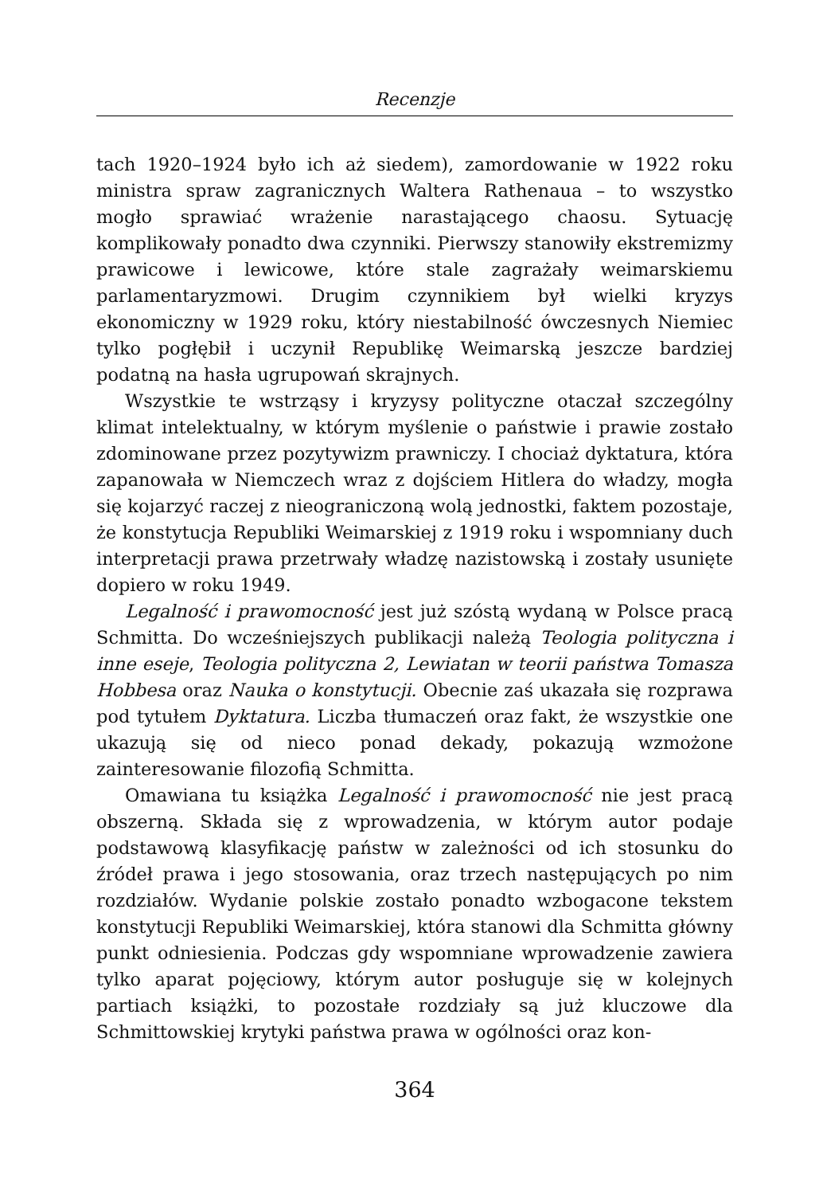Recenzje
tach 1920–1924 było ich aż siedem), zamordowanie w 1922 roku ministra spraw zagranicznych Waltera Rathenaua – to wszystko mogło sprawiać wrażenie narastającego chaosu. Sytuację komplikowały ponadto dwa czynniki. Pierwszy stanowiły ekstremizmy prawicowe i lewicowe, które stale zagrażały weimarskiemu parlamentaryzmowi. Drugim czynnikiem był wielki kryzys ekonomiczny w 1929 roku, który niestabilność ówczesnych Niemiec tylko pogłębił i uczynił Republikę Weimarską jeszcze bardziej podatną na hasła ugrupowań skrajnych.
Wszystkie te wstrząsy i kryzysy polityczne otaczał szczególny klimat intelektualny, w którym myślenie o państwie i prawie zostało zdominowane przez pozytywizm prawniczy. I chociaż dyktatura, która zapanowała w Niemczech wraz z dojściem Hitlera do władzy, mogła się kojarzyć raczej z nieograniczoną wolą jednostki, faktem pozostaje, że konstytucja Republiki Weimarskiej z 1919 roku i wspomniany duch interpretacji prawa przetrwały władzę nazistowską i zostały usunięte dopiero w roku 1949.
Legalność i prawomocność jest już szóstą wydaną w Polsce pracą Schmitta. Do wcześniejszych publikacji należą Teologia polityczna i inne eseje, Teologia polityczna 2, Lewiatan w teorii państwa Tomasza Hobbesa oraz Nauka o konstytucji. Obecnie zaś ukazała się rozprawa pod tytułem Dyktatura. Liczba tłumaczeń oraz fakt, że wszystkie one ukazują się od nieco ponad dekady, pokazują wzmożone zainteresowanie filozofią Schmitta.
Omawiana tu książka Legalność i prawomocność nie jest pracą obszerną. Składa się z wprowadzenia, w którym autor podaje podstawową klasyfikację państw w zależności od ich stosunku do źródeł prawa i jego stosowania, oraz trzech następujących po nim rozdziałów. Wydanie polskie zostało ponadto wzbogacone tekstem konstytucji Republiki Weimarskiej, która stanowi dla Schmitta główny punkt odniesienia. Podczas gdy wspomniane wprowadzenie zawiera tylko aparat pojęciowy, którym autor posługuje się w kolejnych partiach książki, to pozostałe rozdziały są już kluczowe dla Schmittowskiej krytyki państwa prawa w ogólności oraz kon-
364